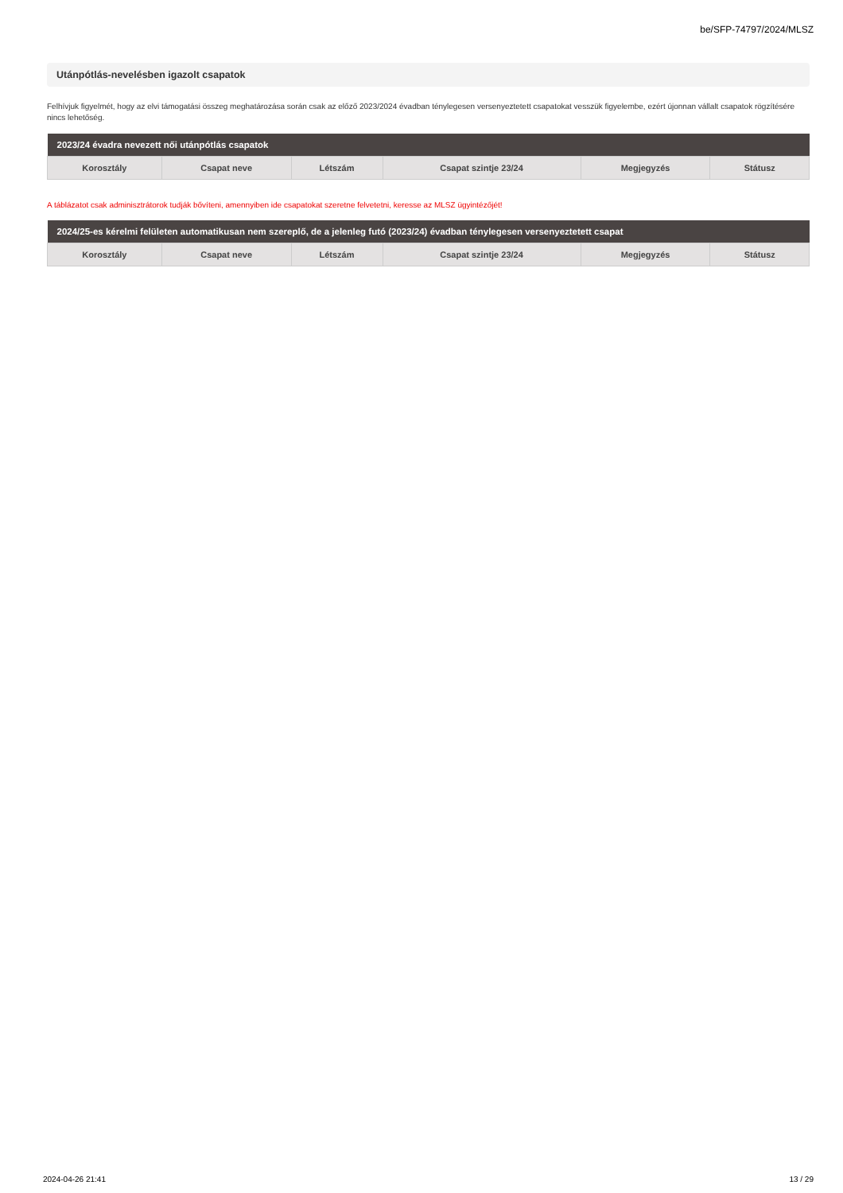be/SFP-74797/2024/MLSZ
Utánpótlás-nevelésben igazolt csapatok
Felhívjuk figyelmét, hogy az elvi támogatási összeg meghatározása során csak az előző 2023/2024 évadban ténylegesen versenyeztetett csapatokat vesszük figyelembe, ezért újonnan vállalt csapatok rögzítésére nincs lehetőség.
| 2023/24 évadra nevezett női utánpótlás csapatok | | | | | |
| --- | --- | --- | --- | --- | --- |
| Korosztály | Csapat neve | Létszám | Csapat szintje 23/24 | Megjegyzés | Státusz |
A táblázatot csak adminisztrátorok tudják bővíteni, amennyiben ide csapatokat szeretne felvetetni, keresse az MLSZ ügyintézőjét!
| 2024/25-es kérelmi felületen automatikusan nem szereplő, de a jelenleg futó (2023/24) évadban ténylegesen versenyeztetett csapat | | | | | |
| --- | --- | --- | --- | --- | --- |
| Korosztály | Csapat neve | Létszám | Csapat szintje 23/24 | Megjegyzés | Státusz |
2024-04-26 21:41 13 / 29